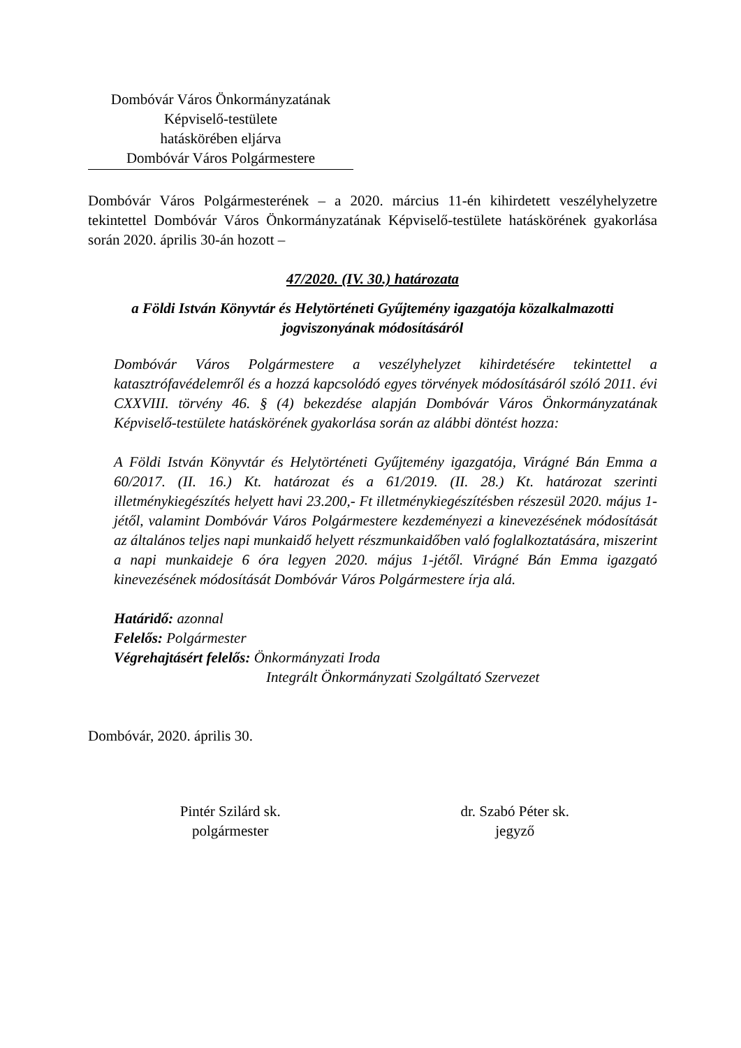Dombóvár Város Önkormányzatának
Képviselő-testülete
hatáskörében eljárva
Dombóvár Város Polgármestere
Dombóvár Város Polgármesterének – a 2020. március 11-én kihirdetett veszélyhelyzetre tekintettel Dombóvár Város Önkormányzatának Képviselő-testülete hatáskörének gyakorlása során 2020. április 30-án hozott –
47/2020. (IV. 30.) határozata
a Földi István Könyvtár és Helytörténeti Gyűjtemény igazgatója közalkalmazotti jogviszonyának módosításáról
Dombóvár Város Polgármestere a veszélyhelyzet kihirdetésére tekintettel a katasztrófavédelemről és a hozzá kapcsolódó egyes törvények módosításáról szóló 2011. évi CXXVIII. törvény 46. § (4) bekezdése alapján Dombóvár Város Önkormányzatának Képviselő-testülete hatáskörének gyakorlása során az alábbi döntést hozza:
A Földi István Könyvtár és Helytörténeti Gyűjtemény igazgatója, Virágné Bán Emma a 60/2017. (II. 16.) Kt. határozat és a 61/2019. (II. 28.) Kt. határozat szerinti illetménykiegészítés helyett havi 23.200,- Ft illetménykiegészítésben részesül 2020. május 1-jétől, valamint Dombóvár Város Polgármestere kezdeményezi a kinevezésének módosítását az általános teljes napi munkaidő helyett részmunkaidőben való foglalkoztatására, miszerint a napi munkaideje 6 óra legyen 2020. május 1-jétől. Virágné Bán Emma igazgató kinevezésének módosítását Dombóvár Város Polgármestere írja alá.
Határidő: azonnal
Felelős: Polgármester
Végrehajtásért felelős: Önkormányzati Iroda
Integrált Önkormányzati Szolgáltató Szervezet
Dombóvár, 2020. április 30.
Pintér Szilárd sk.
polgármester
dr. Szabó Péter sk.
jegyző